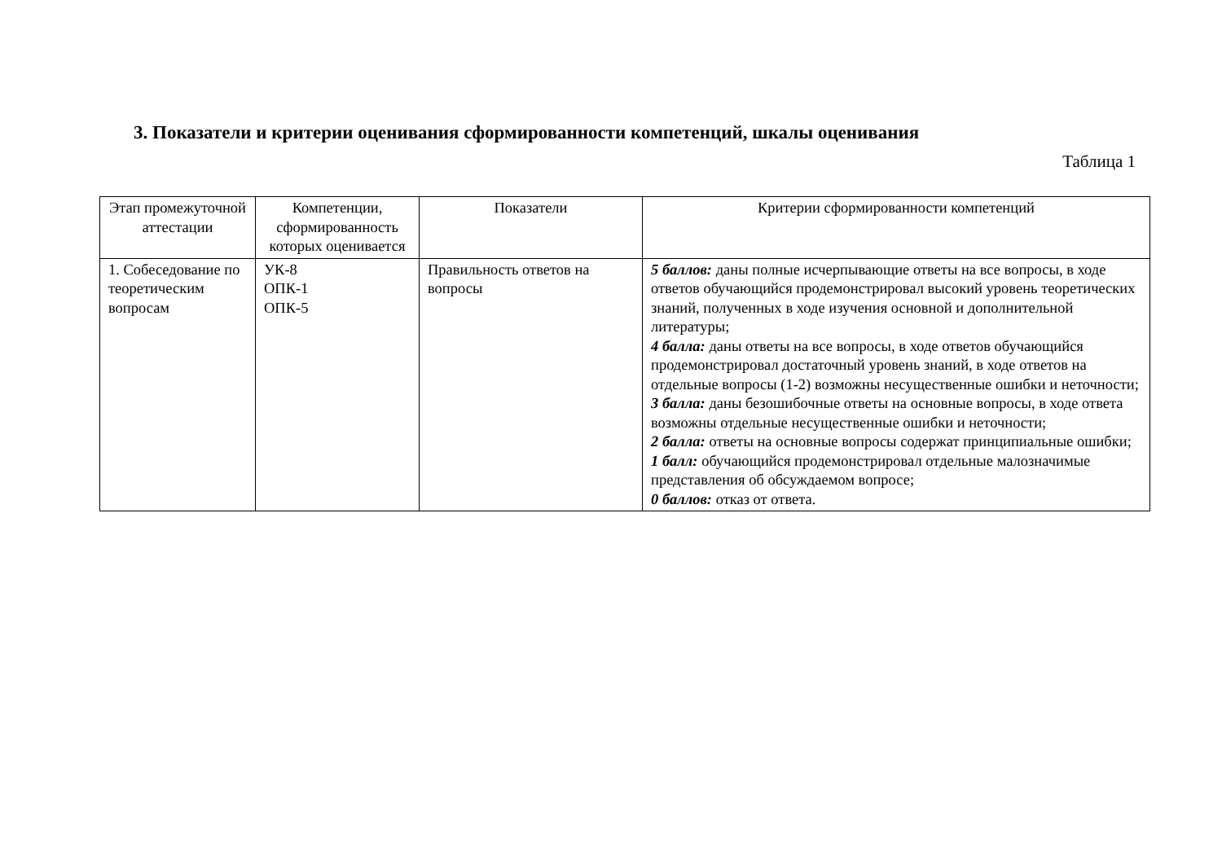3. Показатели и критерии оценивания сформированности компетенций, шкалы оценивания
Таблица 1
| Этап промежуточной аттестации | Компетенции, сформированность которых оценивается | Показатели | Критерии сформированности компетенций |
| --- | --- | --- | --- |
| 1. Собеседование по теоретическим вопросам | УК-8 ОПК-1 ОПК-5 | Правильность ответов на вопросы | 5 баллов: даны полные исчерпывающие ответы на все вопросы, в ходе ответов обучающийся продемонстрировал высокий уровень теоретических знаний, полученных в ходе изучения основной и дополнительной литературы; 4 балла: даны ответы на все вопросы, в ходе ответов обучающийся продемонстрировал достаточный уровень знаний, в ходе ответов на отдельные вопросы (1-2) возможны несущественные ошибки и неточности; 3 балла: даны безошибочные ответы на основные вопросы, в ходе ответа возможны отдельные несущественные ошибки и неточности; 2 балла: ответы на основные вопросы содержат принципиальные ошибки; 1 балл: обучающийся продемонстрировал отдельные малозначимые представления об обсуждаемом вопросе; 0 баллов: отказ от ответа. |